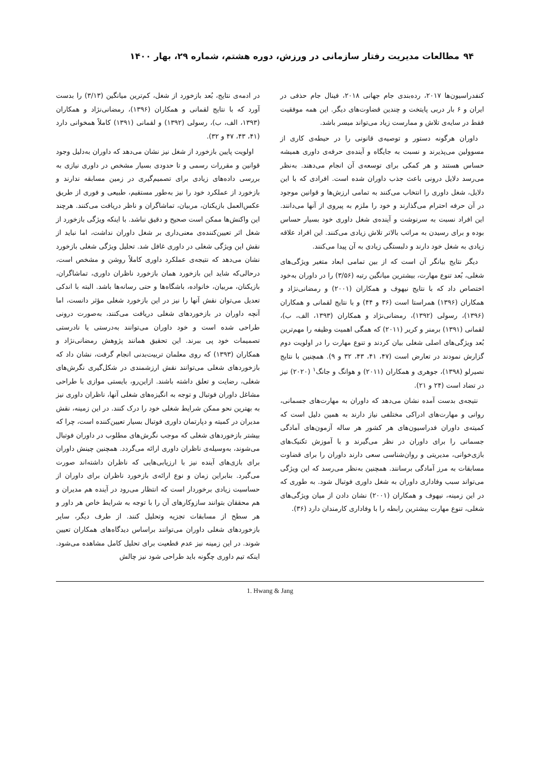۹۴ مطالعات مدیریت رفتار سازمانی در ورزش، دوره هشتم، شماره ۲۹، بهار ۱۴۰۰
کنفدراسیون‌ها ۲۰۱۷، رده‌بندی جام جهانی ۲۰۱۸، فینال جام حذفی در ایران و ۶ بار دربی پایتخت و چندین قضاوت‌های دیگر. این همه موفقیت فقط در سایه‌ی تلاش و ممارست زیاد می‌تواند میسر باشد.
داوران هرگونه دستور و توصیه‌ی قانونی را در حیطه‌ی کاری از مسوولین می‌پذیرند و نسبت به جایگاه و آینده‌ی حرفه‌ی داوری همیشه حساس هستند و هر کمکی برای توسعه‌ی آن انجام می‌دهند. به‌نظر می‌رسد دلایل درونی باعث جذب داوران شده است. افرادی که با این دلایل، شغل داوری را انتخاب می‌کنند به تمامی ارزش‌ها و قوانین موجود در آن حرفه احترام می‌گذارند و خود را ملزم به پیروی از آنها می‌دانند. این افراد نسبت به سرنوشت و آینده‌ی شغل داوری خود بسیار حساس بوده و برای رسیدن به مراتب بالاتر تلاش زیادی می‌کنند. این افراد علاقه زیادی به شغل خود دارند و دلبستگی زیادی به آن پیدا می‌کنند.
دیگر نتایج بیانگر آن است که از بین تمامی ابعاد متغیر ویژگی‌های شغلی، بُعد تنوع مهارت، بیشترین میانگین رتبه (۳/۵۶) را در داوران به‌خود اختصاص داد که با نتایج نیهوف و همکاران (۲۰۰۱) و رمضانی‌نژاد و همکاران (۱۳۹۶) همراستا است (۳۶ و ۴۴) و با نتایج لقمانی و همکاران (۱۳۹۶)، رسولی (۱۳۹۲)، رمضانی‌نژاد و همکاران (۱۳۹۳، الف، ب)، لقمانی (۱۳۹۱) برمنر و کریر (۲۰۱۱) که همگی اهمیت وظیفه را مهم‌ترین بُعد ویژگی‌های اصلی شغلی بیان کردند و تنوع مهارت را در اولویت دوم گزارش نمودند در تعارض است (۴۷، ۴۱، ۴۳، ۳۲ و ۹). همچنین با نتایج نصیرلو (۱۳۹۸)، جوهری و همکاران (۲۰۱۱) و هوانگ و جانگ<sup>۱</sup> (۲۰۲۰) نیز در تضاد است (۲۴ و ۲۱).
نتیجه‌ی بدست آمده نشان می‌دهد که داوران به مهارت‌های جسمانی، روانی و مهارت‌های ادراکی مختلفی نیاز دارند به همین دلیل است که کمیته‌ی داوران فدراسیون‌های هر کشور هر ساله آزمون‌های آمادگی جسمانی را برای داوران در نظر می‌گیرند و با آموزش تکنیک‌های بازی‌خوانی، مدیریتی و روان‌شناسی سعی دارند داوران را برای قضاوت مسابقات به مرز آمادگی برسانند. همچنین به‌نظر می‌رسد که این ویژگی می‌تواند سبب وفاداری داوران به شغل داوری فوتبال شود. به طوری که در این زمینه، نیهوف و همکاران (۲۰۰۱) نشان دادن از میان ویژگی‌های شغلی، تنوع مهارت بیشترین رابطه را با وفاداری کارمندان دارد (۳۶).
در ادمه‌ی نتایج، بُعد بازخورد از شغل، کم‌ترین میانگین (۳/۱۳) را بدست آورد که با نتایج لقمانی و همکاران (۱۳۹۶)، رمضانی‌نژاد و همکاران (۱۳۹۳، الف، ب)، رسولی (۱۳۹۲) و لقمانی (۱۳۹۱) کاملاً همخوانی دارد (۴۱، ۴۳، ۴۷ و ۳۲).
اولویت پایین بازخورد از شغل نیز نشان می‌دهد که داوران به‌دلیل وجود قوانین و مقررات رسمی و تا حدودی بسیار مشخص در داوری نیازی به بررسی داده‌های زیادی برای تصمیم‌گیری در زمین مسابقه ندارند و بازخورد از عملکرد خود را نیز به‌طور مستقیم، طبیعی و فوری از طریق عکس‌العمل بازیکنان، مربیان، تماشاگران و ناظر دریافت می‌کنند. هرچند این واکنش‌ها ممکن است صحیح و دقیق نباشد. با اینکه ویژگی بازخورد از شغل اثر تعیین‌کننده‌ی معنی‌داری بر شغل داوران نداشت، اما نباید از نقش این ویژگی شغلی در داوری غافل شد. تحلیل ویژگی شغلی بازخورد نشان می‌دهد که نتیجه‌ی عملکرد داوری کاملاً روشن و مشخص است، درحالی‌که شاید این بازخورد همان بازخورد ناظران داوری، تماشاگران، بازیکنان، مربیان، خانواده، باشگاه‌ها و حتی رسانه‌ها باشد. البته با اندکی تعدیل می‌توان نقش آنها را نیز در این بازخورد شغلی مؤثر دانست، اما آنچه داوران در بازخوردهای شغلی دریافت می‌کنند، به‌صورت درونی طراحی شده است و خود داوران می‌توانند به‌درستی یا نادرستی تصمیمات خود پی ببرند. این تحقیق همانند پژوهش رمضانی‌نژاد و همکاران (۱۳۹۳) که روی معلمان تربیت‌بدنی انجام گرفت، نشان داد که بازخوردهای شغلی می‌توانند نقش ارزشمندی در شکل‌گیری نگرش‌های شغلی، رضایت و تعلق داشته باشند. ازاین‌رو، بایستی موازی با طراحی مشاغل داوران فوتبال و توجه به انگیزه‌های شغلی آنها، ناظران داوری نیز به بهترین نحو ممکن شرایط شغلی خود را درک کنند. در این زمینه، نقش مدیران در کمیته و دپارتمان داوری فوتبال بسیار تعیین‌کننده است، چرا که بیشتر بازخوردهای شغلی که موجب نگرش‌های مطلوب در داوران فوتبال می‌شوند، به‌وسیله‌ی ناظران داوری ارائه می‌گردد. همچنین چینش داوران برای بازی‌های آینده نیز با ارزیابی‌هایی که ناظران داشته‌اند صورت می‌گیرد. بنابراین زمان و نوع ارائه‌ی بازخورد ناظران برای داوران از حساسیت زیادی برخوردار است که انتظار می‌رود در آینده هم مدیران و هم محققان بتوانند سازوکارهای آن را با توجه به شرایط خاص هر داور و هر سطح از مسابقات تجزیه وتحلیل کنند. از طرف دیگر، سایر بازخوردهای شغلی داوران می‌توانند براساس دیدگاه‌های همکاران تعیین شوند. در این زمینه نیز عدم قطعیت برای تحلیل کامل مشاهده می‌شود. اینکه تیم داوری چگونه باید طراحی شود نیز چالش
1. Hwang & Jang